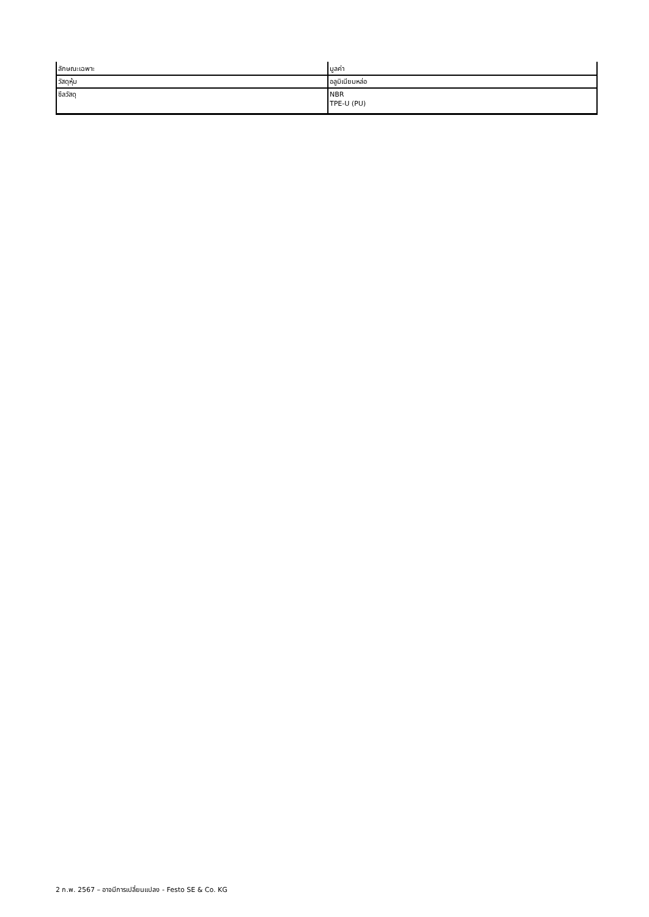| ลักษณะเฉพาะ | มูลค่า |
| --- | --- |
| วัสดุหุ้ม | อลูมิเนียมหล่อ |
| ซีลวัสดุ | NBR TPE-U (PU) |
2 ก.พ. 2567 – อาจมีการเปลี่ยนแปลง - Festo SE & Co. KG